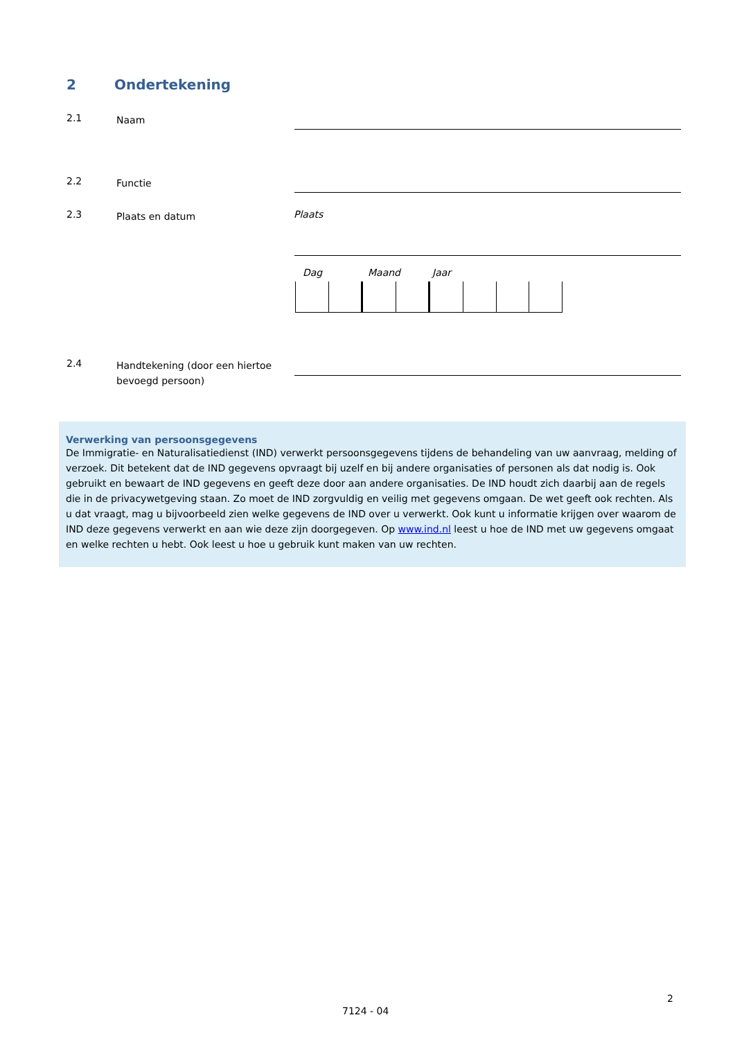2 Ondertekening
2.1
Naam
2.2
Functie
2.3
Plaats en datum
Plaats
Dag Maand Jaar
2.4
Handtekening (door een hiertoe bevoegd persoon)
Verwerking van persoonsgegevens
De Immigratie- en Naturalisatiedienst (IND) verwerkt persoonsgegevens tijdens de behandeling van uw aanvraag, melding of verzoek. Dit betekent dat de IND gegevens opvraagt bij uzelf en bij andere organisaties of personen als dat nodig is. Ook gebruikt en bewaart de IND gegevens en geeft deze door aan andere organisaties. De IND houdt zich daarbij aan de regels die in de privacywetgeving staan. Zo moet de IND zorgvuldig en veilig met gegevens omgaan. De wet geeft ook rechten. Als u dat vraagt, mag u bijvoorbeeld zien welke gegevens de IND over u verwerkt. Ook kunt u informatie krijgen over waarom de IND deze gegevens verwerkt en aan wie deze zijn doorgegeven. Op www.ind.nl leest u hoe de IND met uw gegevens omgaat en welke rechten u hebt. Ook leest u hoe u gebruik kunt maken van uw rechten.
2
7124 - 04